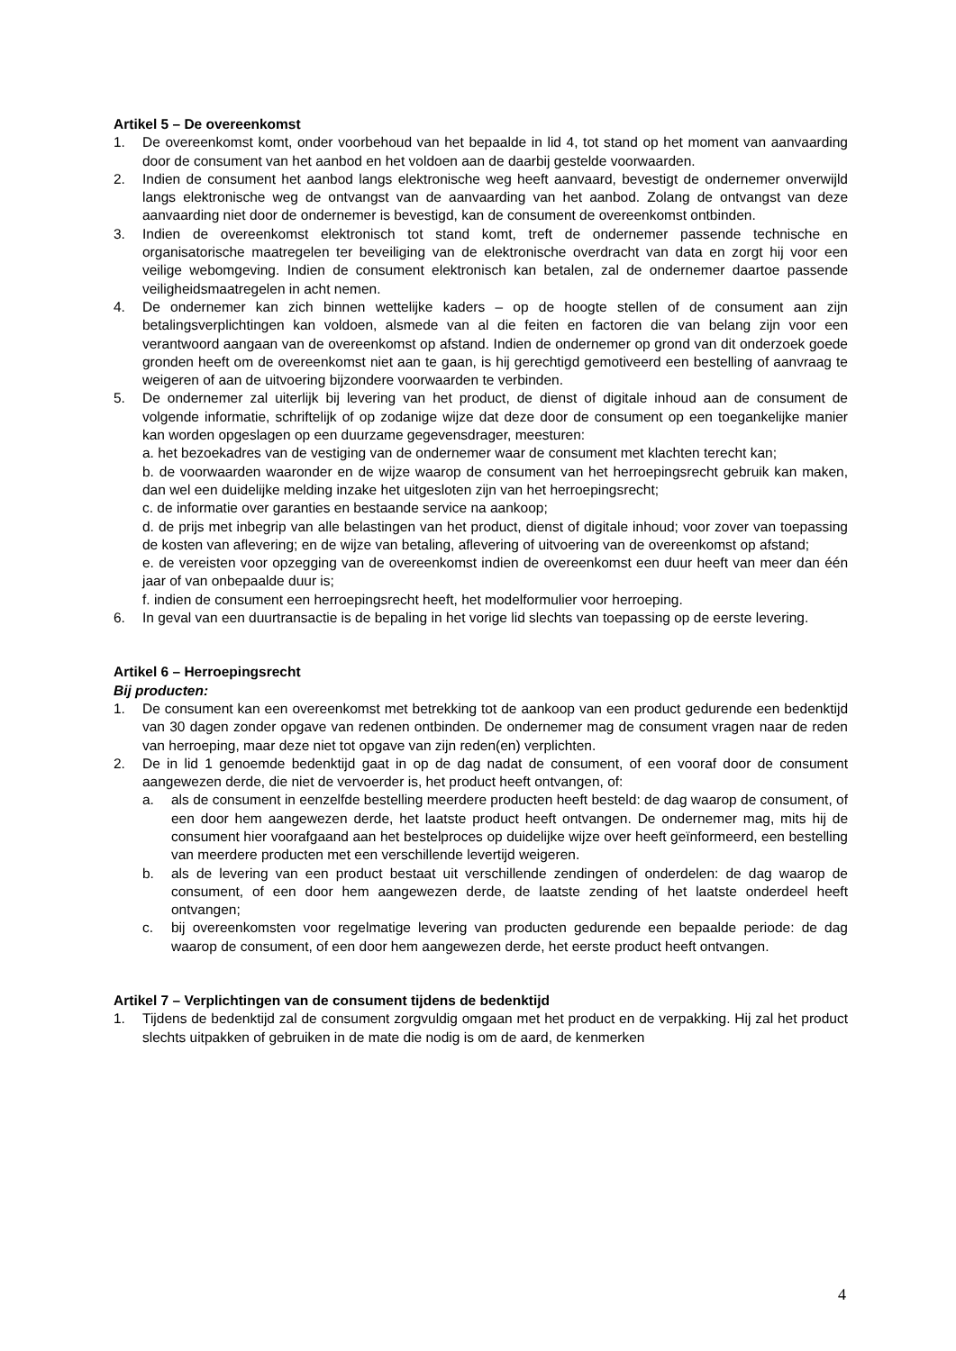Artikel 5 – De overeenkomst
1. De overeenkomst komt, onder voorbehoud van het bepaalde in lid 4, tot stand op het moment van aanvaarding door de consument van het aanbod en het voldoen aan de daarbij gestelde voorwaarden.
2. Indien de consument het aanbod langs elektronische weg heeft aanvaard, bevestigt de ondernemer onverwijld langs elektronische weg de ontvangst van de aanvaarding van het aanbod. Zolang de ontvangst van deze aanvaarding niet door de ondernemer is bevestigd, kan de consument de overeenkomst ontbinden.
3. Indien de overeenkomst elektronisch tot stand komt, treft de ondernemer passende technische en organisatorische maatregelen ter beveiliging van de elektronische overdracht van data en zorgt hij voor een veilige webomgeving. Indien de consument elektronisch kan betalen, zal de ondernemer daartoe passende veiligheidsmaatregelen in acht nemen.
4. De ondernemer kan zich binnen wettelijke kaders – op de hoogte stellen of de consument aan zijn betalingsverplichtingen kan voldoen, alsmede van al die feiten en factoren die van belang zijn voor een verantwoord aangaan van de overeenkomst op afstand. Indien de ondernemer op grond van dit onderzoek goede gronden heeft om de overeenkomst niet aan te gaan, is hij gerechtigd gemotiveerd een bestelling of aanvraag te weigeren of aan de uitvoering bijzondere voorwaarden te verbinden.
5. De ondernemer zal uiterlijk bij levering van het product, de dienst of digitale inhoud aan de consument de volgende informatie, schriftelijk of op zodanige wijze dat deze door de consument op een toegankelijke manier kan worden opgeslagen op een duurzame gegevensdrager, meesturen:
a. het bezoekadres van de vestiging van de ondernemer waar de consument met klachten terecht kan;
b. de voorwaarden waaronder en de wijze waarop de consument van het herroepingsrecht gebruik kan maken, dan wel een duidelijke melding inzake het uitgesloten zijn van het herroepingsrecht;
c. de informatie over garanties en bestaande service na aankoop;
d. de prijs met inbegrip van alle belastingen van het product, dienst of digitale inhoud; voor zover van toepassing de kosten van aflevering; en de wijze van betaling, aflevering of uitvoering van de overeenkomst op afstand;
e. de vereisten voor opzegging van de overeenkomst indien de overeenkomst een duur heeft van meer dan één jaar of van onbepaalde duur is;
f. indien de consument een herroepingsrecht heeft, het modelformulier voor herroeping.
6. In geval van een duurtransactie is de bepaling in het vorige lid slechts van toepassing op de eerste levering.
Artikel 6 – Herroepingsrecht
Bij producten:
1. De consument kan een overeenkomst met betrekking tot de aankoop van een product gedurende een bedenktijd van 30 dagen zonder opgave van redenen ontbinden. De ondernemer mag de consument vragen naar de reden van herroeping, maar deze niet tot opgave van zijn reden(en) verplichten.
2. De in lid 1 genoemde bedenktijd gaat in op de dag nadat de consument, of een vooraf door de consument aangewezen derde, die niet de vervoerder is, het product heeft ontvangen, of:
a. als de consument in eenzelfde bestelling meerdere producten heeft besteld: de dag waarop de consument, of een door hem aangewezen derde, het laatste product heeft ontvangen. De ondernemer mag, mits hij de consument hier voorafgaand aan het bestelproces op duidelijke wijze over heeft geïnformeerd, een bestelling van meerdere producten met een verschillende levertijd weigeren.
b. als de levering van een product bestaat uit verschillende zendingen of onderdelen: de dag waarop de consument, of een door hem aangewezen derde, de laatste zending of het laatste onderdeel heeft ontvangen;
c. bij overeenkomsten voor regelmatige levering van producten gedurende een bepaalde periode: de dag waarop de consument, of een door hem aangewezen derde, het eerste product heeft ontvangen.
Artikel 7 – Verplichtingen van de consument tijdens de bedenktijd
1. Tijdens de bedenktijd zal de consument zorgvuldig omgaan met het product en de verpakking. Hij zal het product slechts uitpakken of gebruiken in de mate die nodig is om de aard, de kenmerken
4